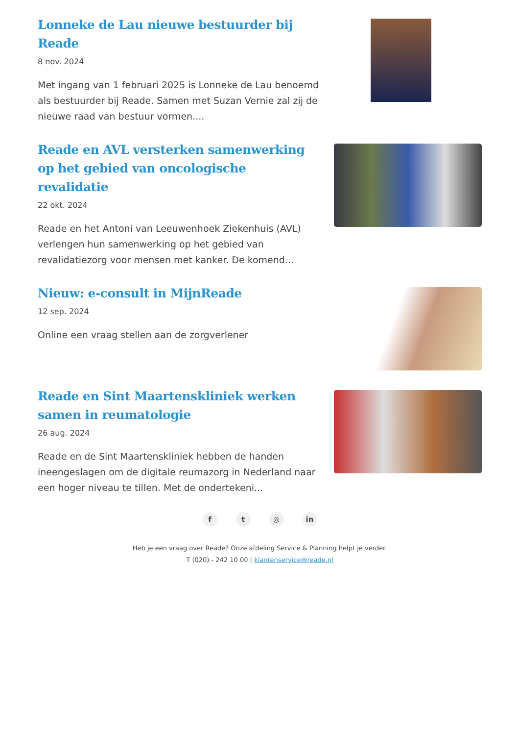Lonneke de Lau nieuwe bestuurder bij Reade
8 nov. 2024
Met ingang van 1 februari 2025 is Lonneke de Lau benoemd als bestuurder bij Reade. Samen met Suzan Vernie zal zij de nieuwe raad van bestuur vormen....
Reade en AVL versterken samenwerking op het gebied van oncologische revalidatie
22 okt. 2024
Reade en het Antoni van Leeuwenhoek Ziekenhuis (AVL) verlengen hun samenwerking op het gebied van revalidatiezorg voor mensen met kanker. De komend...
Nieuw: e-consult in MijnReade
12 sep. 2024
Online een vraag stellen aan de zorgverlener
Reade en Sint Maartenskliniek werken samen in reumatologie
26 aug. 2024
Reade en de Sint Maartenskliniek hebben de handen ineengeslagen om de digitale reumazorg in Nederland naar een hoger niveau te tillen. Met de ondertekeni...
ft ◎ in
Heb je een vraag over Reade? Onze afdeling Service & Planning helpt je verder.
T (020) - 242 10 00 | klantenservice@reade.nl